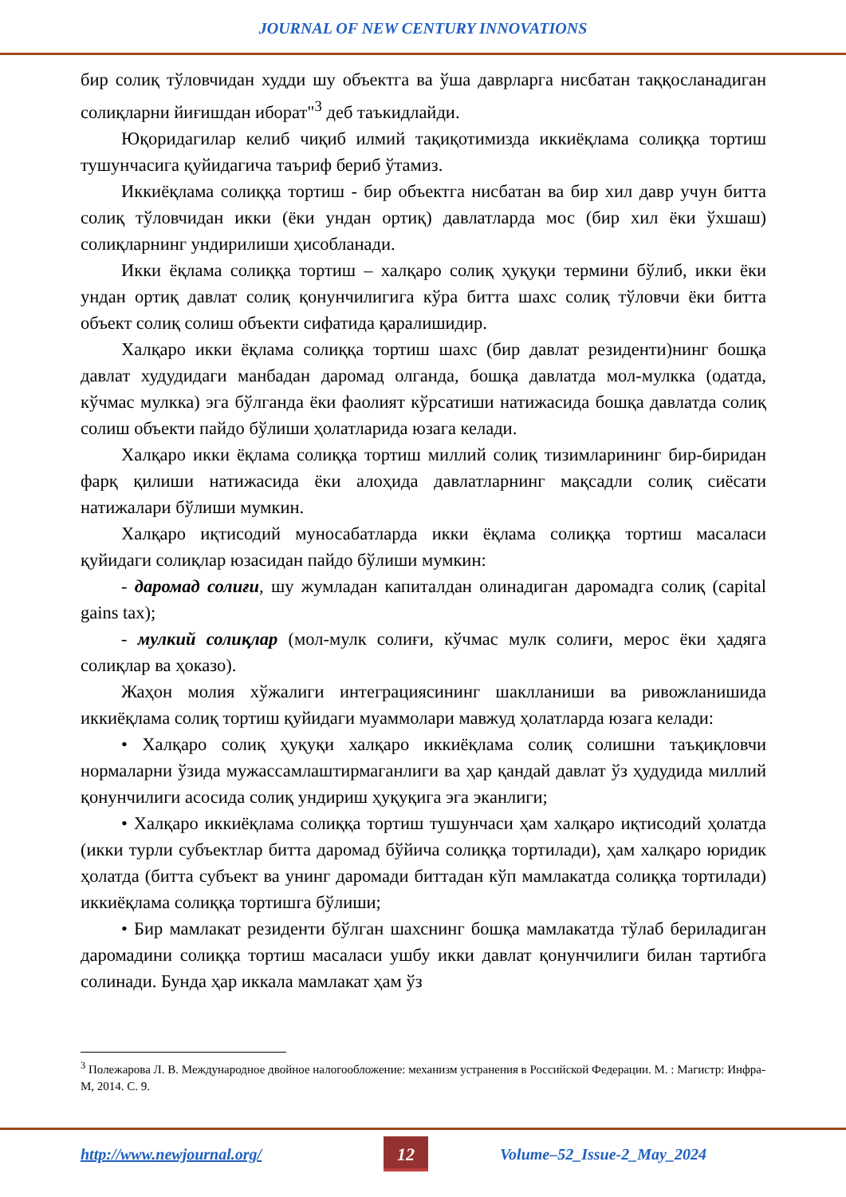JOURNAL OF NEW CENTURY INNOVATIONS
бир солиқ тўловчидан худди шу объектга ва ўша даврларга нисбатан таққосланадиган солиқларни йиғишдан иборат"<sup>3</sup> деб таъкидлайди.
Юқоридагилар келиб чиқиб илмий тақиқотимизда иккиёқлама солиққа тортиш тушунчасига қуйидагича таъриф бериб ўтамиз.
Иккиёқлама солиққа тортиш - бир объектга нисбатан ва бир хил давр учун битта солиқ тўловчидан икки (ёки ундан ортиқ) давлатларда мос (бир хил ёки ўхшаш) солиқларнинг ундирилиши ҳисобланади.
Икки ёқлама солиққа тортиш – халқаро солиқ ҳуқуқи термини бўлиб, икки ёки ундан ортиқ давлат солиқ қонунчилигига кўра битта шахс солиқ тўловчи ёки битта объект солиқ солиш объекти сифатида қаралишидир.
Халқаро икки ёқлама солиққа тортиш шахс (бир давлат резиденти)нинг бошқа давлат худудидаги манбадан даромад олганда, бошқа давлатда мол-мулкка (одатда, кўчмас мулкка) эга бўлганда ёки фаолият кўрсатиши натижасида бошқа давлатда солиқ солиш объекти пайдо бўлиши ҳолатларида юзага келади.
Халқаро икки ёқлама солиққа тортиш миллий солиқ тизимларининг бир-биридан фарқ қилиши натижасида ёки алоҳида давлатларнинг мақсадли солиқ сиёсати натижалари бўлиши мумкин.
Халқаро иқтисодий муносабатларда икки ёқлама солиққа тортиш масаласи қуйидаги солиқлар юзасидан пайдо бўлиши мумкин:
- даромад солиғи, шу жумладан капиталдан олинадиган даромадга солиқ (capital gains tax);
- мулкий солиқлар (мол-мулк солиғи, кўчмас мулк солиғи, мерос ёки ҳадяга солиқлар ва ҳоказо).
Жаҳон молия хўжалиги интеграциясининг шаклланиши ва ривожланишида иккиёқлама солиқ тортиш қуйидаги муаммолари мавжуд ҳолатларда юзага келади:
• Халқаро солиқ ҳуқуқи халқаро иккиёқлама солиқ солишни таъқиқловчи нормаларни ўзида мужассамлаштирмаганлиги ва ҳар қандай давлат ўз ҳудудида миллий қонунчилиги асосида солиқ ундириш ҳуқуқига эга эканлиги;
• Халқаро иккиёқлама солиққа тортиш тушунчаси ҳам халқаро иқтисодий ҳолатда (икки турли субъектлар битта даромад бўйича солиққа тортилади), ҳам халқаро юридик ҳолатда (битта субъект ва унинг даромади биттадан кўп мамлакатда солиққа тортилади) иккиёқлама солиққа тортишга бўлиши;
• Бир мамлакат резиденти бўлган шахснинг бошқа мамлакатда тўлаб бериладиган даромадини солиққа тортиш масаласи ушбу икки давлат қонунчилиги билан тартибга солинади. Бунда ҳар иккала мамлакат ҳам ўз
<sup>3</sup> Полежарова Л. В. Международное двойное налогообложение: механизм устранения в Российской Федерации. М. : Магистр: Инфра-М, 2014. С. 9.
http://www.newjournal.org/
12
Volume–52_Issue-2_May_2024